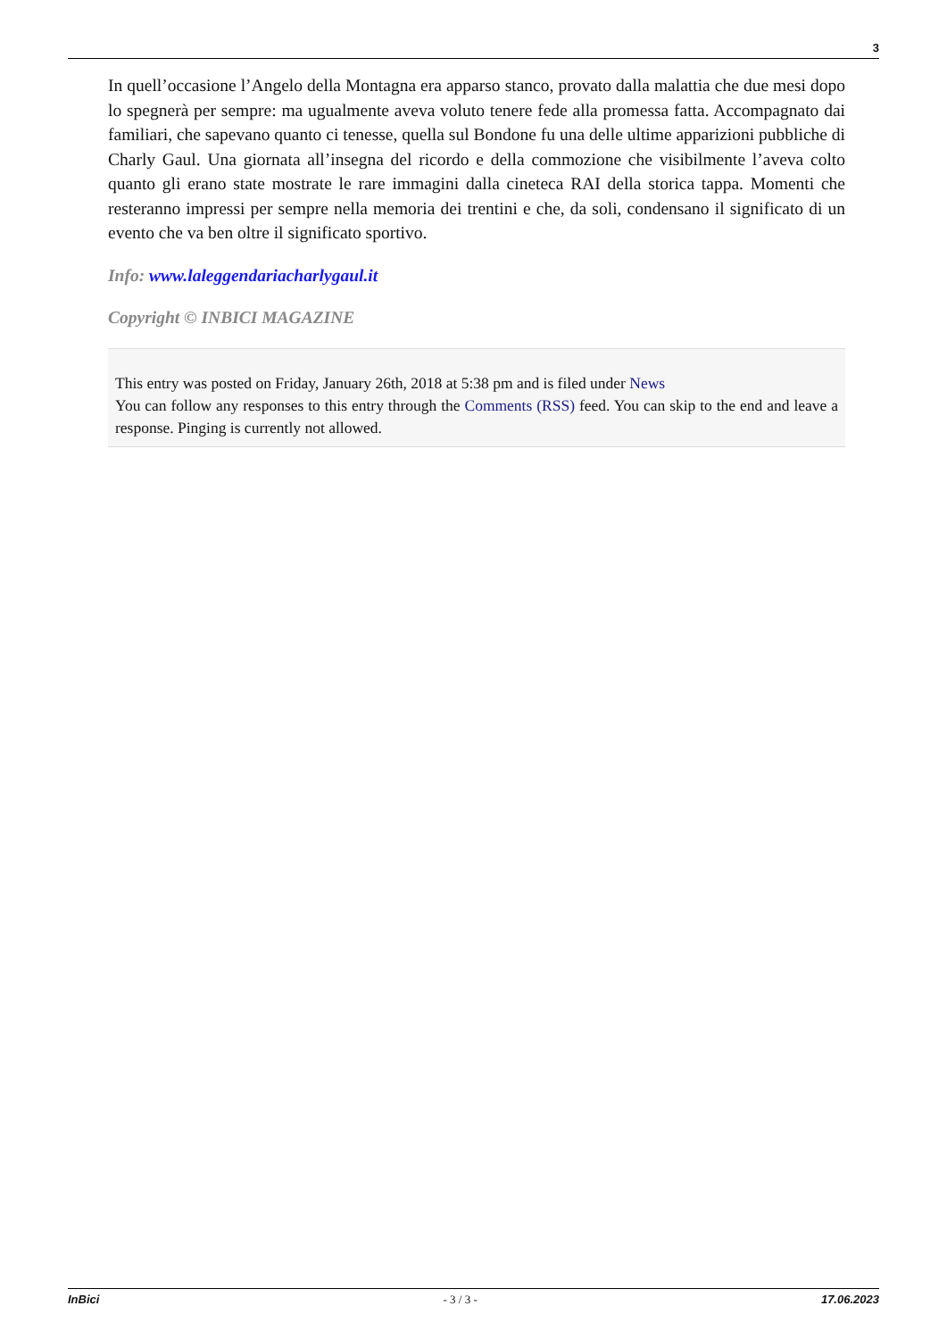3
In quell’occasione l’Angelo della Montagna era apparso stanco, provato dalla malattia che due mesi dopo lo spegnerà per sempre: ma ugualmente aveva voluto tenere fede alla promessa fatta. Accompagnato dai familiari, che sapevano quanto ci tenesse, quella sul Bondone fu una delle ultime apparizioni pubbliche di Charly Gaul. Una giornata all’insegna del ricordo e della commozione che visibilmente l’aveva colto quanto gli erano state mostrate le rare immagini dalla cineteca RAI della storica tappa. Momenti che resteranno impressi per sempre nella memoria dei trentini e che, da soli, condensano il significato di un evento che va ben oltre il significato sportivo.
Info: www.laleggendariacharlygaul.it
Copyright © INBICI MAGAZINE
This entry was posted on Friday, January 26th, 2018 at 5:38 pm and is filed under News
You can follow any responses to this entry through the Comments (RSS) feed. You can skip to the end and leave a response. Pinging is currently not allowed.
InBici - 3 / 3 - 17.06.2023